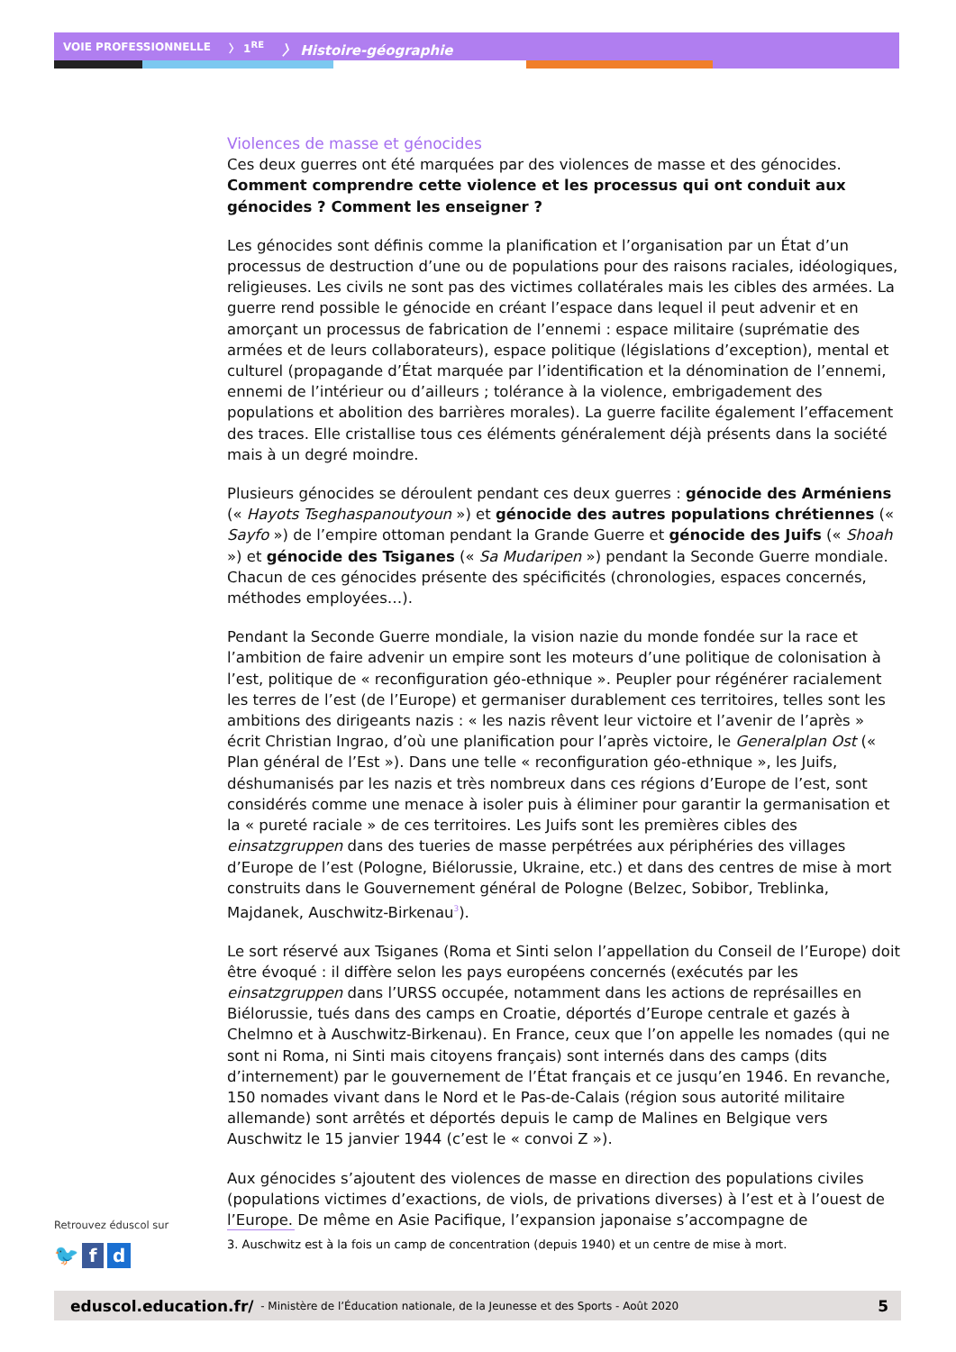VOIE PROFESSIONNELLE 〉 1<sup>RE</sup> 〉 Histoire-géographie
Violences de masse et génocides
Ces deux guerres ont été marquées par des violences de masse et des génocides. Comment comprendre cette violence et les processus qui ont conduit aux génocides ? Comment les enseigner ?
Les génocides sont définis comme la planification et l’organisation par un État d’un processus de destruction d’une ou de populations pour des raisons raciales, idéologiques, religieuses. Les civils ne sont pas des victimes collatérales mais les cibles des armées. La guerre rend possible le génocide en créant l’espace dans lequel il peut advenir et en amorçant un processus de fabrication de l’ennemi : espace militaire (suprématie des armées et de leurs collaborateurs), espace politique (législations d’exception), mental et culturel (propagande d’État marquée par l’identification et la dénomination de l’ennemi, ennemi de l’intérieur ou d’ailleurs ; tolérance à la violence, embrigadement des populations et abolition des barrières morales). La guerre facilite également l’effacement des traces. Elle cristallise tous ces éléments généralement déjà présents dans la société mais à un degré moindre.
Plusieurs génocides se déroulent pendant ces deux guerres : génocide des Arméniens (« Hayots Tseghaspanoutyoun ») et génocide des autres populations chrétiennes (« Sayfo ») de l’empire ottoman pendant la Grande Guerre et génocide des Juifs (« Shoah ») et génocide des Tsiganes (« Sa Mudaripen ») pendant la Seconde Guerre mondiale. Chacun de ces génocides présente des spécificités (chronologies, espaces concernés, méthodes employées…).
Pendant la Seconde Guerre mondiale, la vision nazie du monde fondée sur la race et l’ambition de faire advenir un empire sont les moteurs d’une politique de colonisation à l’est, politique de « reconfiguration géo-ethnique ». Peupler pour régénérer racialement les terres de l’est (de l’Europe) et germaniser durablement ces territoires, telles sont les ambitions des dirigeants nazis : « les nazis rêvent leur victoire et l’avenir de l’après » écrit Christian Ingrao, d’où une planification pour l’après victoire, le Generalplan Ost (« Plan général de l’Est »). Dans une telle « reconfiguration géo-ethnique », les Juifs, déshumanisés par les nazis et très nombreux dans ces régions d’Europe de l’est, sont considérés comme une menace à isoler puis à éliminer pour garantir la germanisation et la « pureté raciale » de ces territoires. Les Juifs sont les premières cibles des einsatzgruppen dans des tueries de masse perpétrées aux périphéries des villages d’Europe de l’est (Pologne, Biélorussie, Ukraine, etc.) et dans des centres de mise à mort construits dans le Gouvernement général de Pologne (Belzec, Sobibor, Treblinka, Majdanek, Auschwitz-Birkenau<sup>3</sup>).
Le sort réservé aux Tsiganes (Roma et Sinti selon l’appellation du Conseil de l’Europe) doit être évoqué : il diffère selon les pays européens concernés (exécutés par les einsatzgruppen dans l’URSS occupée, notamment dans les actions de représailles en Biélorussie, tués dans des camps en Croatie, déportés d’Europe centrale et gazés à Chelmno et à Auschwitz-Birkenau). En France, ceux que l’on appelle les nomades (qui ne sont ni Roma, ni Sinti mais citoyens français) sont internés dans des camps (dits d’internement) par le gouvernement de l’État français et ce jusqu’en 1946. En revanche, 150 nomades vivant dans le Nord et le Pas-de-Calais (région sous autorité militaire allemande) sont arrêtés et déportés depuis le camp de Malines en Belgique vers Auschwitz le 15 janvier 1944 (c’est le « convoi Z »).
Aux génocides s’ajoutent des violences de masse en direction des populations civiles (populations victimes d’exactions, de viols, de privations diverses) à l’est et à l’ouest de l’Europe. De même en Asie Pacifique, l’expansion japonaise s’accompagne de
Retrouvez éduscol sur
🐦 f d
3. Auschwitz est à la fois un camp de concentration (depuis 1940) et un centre de mise à mort.
eduscol.education.fr/ - Ministère de l’Éducation nationale, de la Jeunesse et des Sports - Août 2020 5